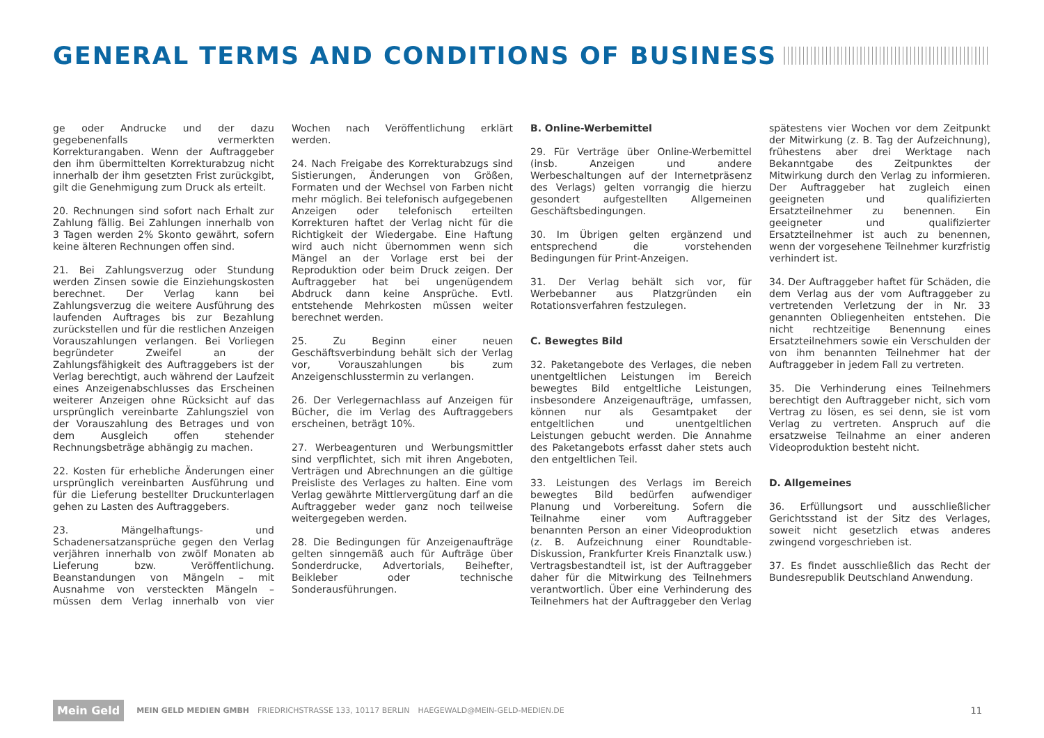GENERAL TERMS AND CONDITIONS OF BUSINESS
ge oder Andrucke und der dazu gegebenenfalls vermerkten Korrekturangaben. Wenn der Auftraggeber den ihm übermittelten Korrekturabzug nicht innerhalb der ihm gesetzten Frist zurückgibt, gilt die Genehmigung zum Druck als erteilt.
20. Rechnungen sind sofort nach Erhalt zur Zahlung fällig. Bei Zahlungen innerhalb von 3 Tagen werden 2% Skonto gewährt, sofern keine älteren Rechnungen offen sind.
21. Bei Zahlungsverzug oder Stundung werden Zinsen sowie die Einziehungskosten berechnet. Der Verlag kann bei Zahlungsverzug die weitere Ausführung des laufenden Auftrages bis zur Bezahlung zurückstellen und für die restlichen Anzeigen Vorauszahlungen verlangen. Bei Vorliegen begründeter Zweifel an der Zahlungsfähigkeit des Auftraggebers ist der Verlag berechtigt, auch während der Laufzeit eines Anzeigenabschlusses das Erscheinen weiterer Anzeigen ohne Rücksicht auf das ursprünglich vereinbarte Zahlungsziel von der Vorauszahlung des Betrages und von dem Ausgleich offen stehender Rechnungsbeträge abhängig zu machen.
22. Kosten für erhebliche Änderungen einer ursprünglich vereinbarten Ausführung und für die Lieferung bestellter Druckunterlagen gehen zu Lasten des Auftraggebers.
23. Mängelhaftungs- und Schadenersatzansprüche gegen den Verlag verjähren innerhalb von zwölf Monaten ab Lieferung bzw. Veröffentlichung. Beanstandungen von Mängeln – mit Ausnahme von versteckten Mängeln – müssen dem Verlag innerhalb von vier Wochen nach Veröffentlichung erklärt werden.
24. Nach Freigabe des Korrekturabzugs sind Sistierungen, Änderungen von Größen, Formaten und der Wechsel von Farben nicht mehr möglich. Bei telefonisch aufgegebenen Anzeigen oder telefonisch erteilten Korrekturen haftet der Verlag nicht für die Richtigkeit der Wiedergabe. Eine Haftung wird auch nicht übernommen wenn sich Mängel an der Vorlage erst bei der Reproduktion oder beim Druck zeigen. Der Auftraggeber hat bei ungenügendem Abdruck dann keine Ansprüche. Evtl. entstehende Mehrkosten müssen weiter berechnet werden.
25. Zu Beginn einer neuen Geschäftsverbindung behält sich der Verlag vor, Vorauszahlungen bis zum Anzeigenschlusstermin zu verlangen.
26. Der Verlegernachlass auf Anzeigen für Bücher, die im Verlag des Auftraggebers erscheinen, beträgt 10%.
27. Werbeagenturen und Werbungsmittler sind verpflichtet, sich mit ihren Angeboten, Verträgen und Abrechnungen an die gültige Preisliste des Verlages zu halten. Eine vom Verlag gewährte Mittlervergütung darf an die Auftraggeber weder ganz noch teilweise weitergegeben werden.
28. Die Bedingungen für Anzeigenaufträge gelten sinngemäß auch für Aufträge über Sonderdrucke, Advertorials, Beihefter, Beikleber oder technische Sonderausführungen.
B. Online-Werbemittel
29. Für Verträge über Online-Werbemittel (insb. Anzeigen und andere Werbeschaltungen auf der Internetpräsenz des Verlags) gelten vorrangig die hierzu gesondert aufgestellten Allgemeinen Geschäftsbedingungen.
30. Im Übrigen gelten ergänzend und entsprechend die vorstehenden Bedingungen für Print-Anzeigen.
31. Der Verlag behält sich vor, für Werbebanner aus Platzgründen ein Rotationsverfahren festzulegen.
C. Bewegtes Bild
32. Paketangebote des Verlages, die neben unentgeltlichen Leistungen im Bereich bewegtes Bild entgeltliche Leistungen, insbesondere Anzeigenaufträge, umfassen, können nur als Gesamtpaket der entgeltlichen und unentgeltlichen Leistungen gebucht werden. Die Annahme des Paketangebots erfasst daher stets auch den entgeltlichen Teil.
33. Leistungen des Verlags im Bereich bewegtes Bild bedürfen aufwendiger Planung und Vorbereitung. Sofern die Teilnahme einer vom Auftraggeber benannten Person an einer Videoproduktion (z. B. Aufzeichnung einer Roundtable-Diskussion, Frankfurter Kreis Finanztalk usw.) Vertragsbestandteil ist, ist der Auftraggeber daher für die Mitwirkung des Teilnehmers verantwortlich. Über eine Verhinderung des Teilnehmers hat der Auftraggeber den Verlag spätestens vier Wochen vor dem Zeitpunkt der Mitwirkung (z. B. Tag der Aufzeichnung), frühestens aber drei Werktage nach Bekanntgabe des Zeitpunktes der Mitwirkung durch den Verlag zu informieren. Der Auftraggeber hat zugleich einen geeigneten und qualifizierten Ersatzteilnehmer zu benennen. Ein geeigneter und qualifizierter Ersatzteilnehmer ist auch zu benennen, wenn der vorgesehene Teilnehmer kurzfristig verhindert ist.
34. Der Auftraggeber haftet für Schäden, die dem Verlag aus der vom Auftraggeber zu vertretenden Verletzung der in Nr. 33 genannten Obliegenheiten entstehen. Die nicht rechtzeitige Benennung eines Ersatzteilnehmers sowie ein Verschulden der von ihm benannten Teilnehmer hat der Auftraggeber in jedem Fall zu vertreten.
35. Die Verhinderung eines Teilnehmers berechtigt den Auftraggeber nicht, sich vom Vertrag zu lösen, es sei denn, sie ist vom Verlag zu vertreten. Anspruch auf die ersatzweise Teilnahme an einer anderen Videoproduktion besteht nicht.
D. Allgemeines
36. Erfüllungsort und ausschließlicher Gerichtsstand ist der Sitz des Verlages, soweit nicht gesetzlich etwas anderes zwingend vorgeschrieben ist.
37. Es findet ausschließlich das Recht der Bundesrepublik Deutschland Anwendung.
Mein Geld
MEIN GELD MEDIEN GMBH FRIEDRICHSTRASSE 133, 10117 BERLIN HAEGEWALD@MEIN-GELD-MEDIEN.DE 11